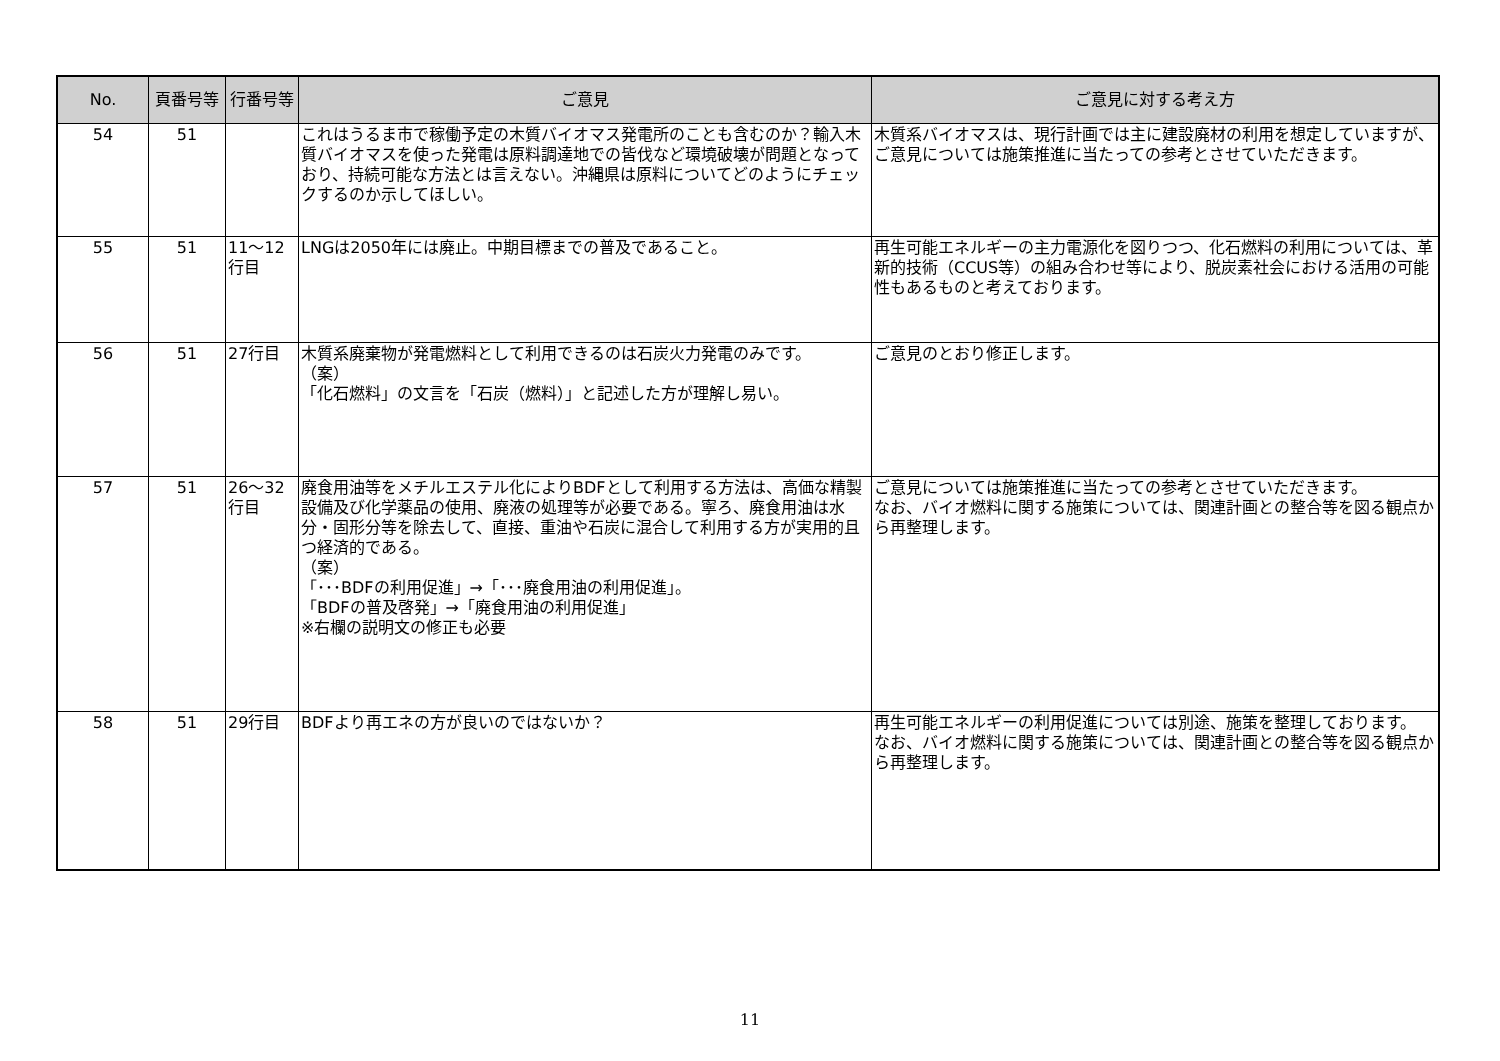| No. | 頁番号等 | 行番号等 | ご意見 | ご意見に対する考え方 |
| --- | --- | --- | --- | --- |
| 54 | 51 | | これはうるま市で稼働予定の木質バイオマス発電所のことも含むのか？輸入木質バイオマスを使った発電は原料調達地での皆伐など環境破壊が問題となっており、持続可能な方法とは言えない。沖縄県は原料についてどのようにチェックするのか示してほしい。 | 木質系バイオマスは、現行計画では主に建設廃材の利用を想定していますが、ご意見については施策推進に当たっての参考とさせていただきます。 |
| 55 | 51 | 11～12行目 | LNGは2050年には廃止。中期目標までの普及であること。 | 再生可能エネルギーの主力電源化を図りつつ、化石燃料の利用については、革新的技術（CCUS等）の組み合わせ等により、脱炭素社会における活用の可能性もあるものと考えております。 |
| 56 | 51 | 27行目 | 木質系廃棄物が発電燃料として利用できるのは石炭火力発電のみです。 （案） 「化石燃料」の文言を「石炭（燃料）」と記述した方が理解し易い。 | ご意見のとおり修正します。 |
| 57 | 51 | 26～32行目 | 廃食用油等をメチルエステル化によりBDFとして利用する方法は、高価な精製設備及び化学薬品の使用、廃液の処理等が必要である。寧ろ、廃食用油は水分・固形分等を除去して、直接、重油や石炭に混合して利用する方が実用的且つ経済的である。 （案） 「･･･BDFの利用促進」→「･･･廃食用油の利用促進」。 「BDFの普及啓発」→「廃食用油の利用促進」 ※右欄の説明文の修正も必要 | ご意見については施策推進に当たっての参考とさせていただきます。 なお、バイオ燃料に関する施策については、関連計画との整合等を図る観点から再整理します。 |
| 58 | 51 | 29行目 | BDFより再エネの方が良いのではないか？ | 再生可能エネルギーの利用促進については別途、施策を整理しております。 なお、バイオ燃料に関する施策については、関連計画との整合等を図る観点から再整理します。 |
11